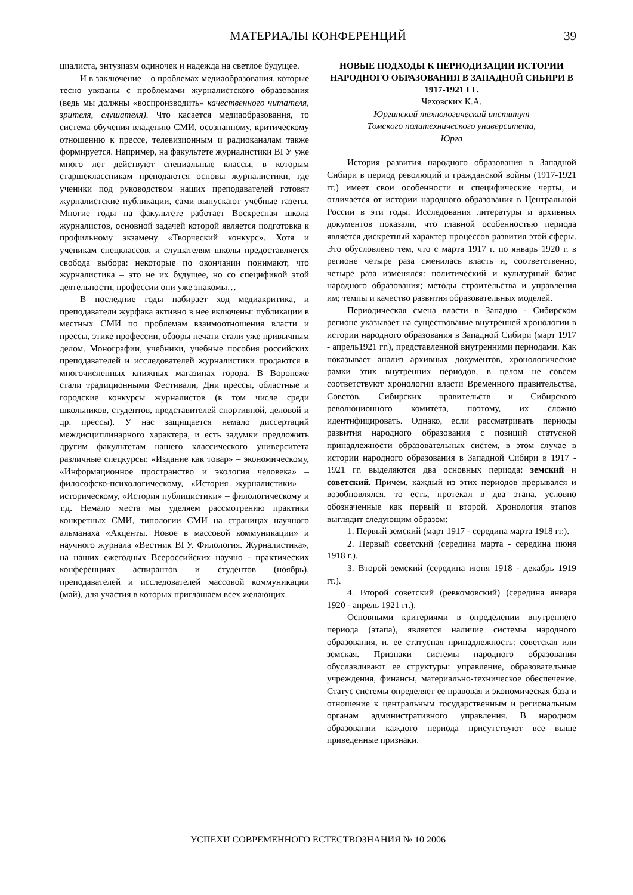МАТЕРИАЛЫ КОНФЕРЕНЦИЙ 39
циалиста, энтузиазм одиночек и надежда на светлое будущее.
И в заключение – о проблемах медиаобразования, которые тесно увязаны с проблемами журналистского образования (ведь мы должны «воспроизводить» качественного читателя, зрителя, слушателя). Что касается медиаобразования, то система обучения владению СМИ, осознанному, критическому отношению к прессе, телевизионным и радиоканалам также формируется. Например, на факультете журналистики ВГУ уже много лет действуют специальные классы, в которым старшеклассникам преподаются основы журналистики, где ученики под руководством наших преподавателей готовят журналистские публикации, сами выпускают учебные газеты. Многие годы на факультете работает Воскресная школа журналистов, основной задачей которой является подготовка к профильному экзамену «Творческий конкурс». Хотя и ученикам спецклассов, и слушателям школы предоставляется свобода выбора: некоторые по окончании понимают, что журналистика – это не их будущее, но со спецификой этой деятельности, профессии они уже знакомы…
В последние годы набирает ход медиакритика, и преподаватели журфака активно в нее включены: публикации в местных СМИ по проблемам взаимоотношения власти и прессы, этике профессии, обзоры печати стали уже привычным делом. Монографии, учебники, учебные пособия российских преподавателей и исследователей журналистики продаются в многочисленных книжных магазинах города. В Воронеже стали традиционными Фестивали, Дни прессы, областные и городские конкурсы журналистов (в том числе среди школьников, студентов, представителей спортивной, деловой и др. прессы). У нас защищается немало диссертаций междисциплинарного характера, и есть задумки предложить другим факультетам нашего классического университета различные спецкурсы: «Издание как товар» – экономическому, «Информационное пространство и экология человека» – философско-психологическому, «История журналистики» – историческому, «История публицистики» – филологическому и т.д. Немало места мы уделяем рассмотрению практики конкретных СМИ, типологии СМИ на страницах научного альманаха «Акценты. Новое в массовой коммуникации» и научного журнала «Вестник ВГУ. Филология. Журналистика», на наших ежегодных Всероссийских научно - практических конференциях аспирантов и студентов (ноябрь), преподавателей и исследователей массовой коммуникации (май), для участия в которых приглашаем всех желающих.
НОВЫЕ ПОДХОДЫ К ПЕРИОДИЗАЦИИ ИСТОРИИ НАРОДНОГО ОБРАЗОВАНИЯ В ЗАПАДНОЙ СИБИРИ В 1917-1921 ГГ.
Чеховских К.А.
Юргинский технологический институт
Томского политехнического университета,
Юрга
История развития народного образования в Западной Сибири в период революций и гражданской войны (1917-1921 гг.) имеет свои особенности и специфические черты, и отличается от истории народного образования в Центральной России в эти годы. Исследования литературы и архивных документов показали, что главной особенностью периода является дискретный характер процессов развития этой сферы. Это обусловлено тем, что с марта 1917 г. по январь 1920 г. в регионе четыре раза сменилась власть и, соответственно, четыре раза изменялся: политический и культурный базис народного образования; методы строительства и управления им; темпы и качество развития образовательных моделей.
Периодическая смена власти в Западно - Сибирском регионе указывает на существование внутренней хронологии в истории народного образования в Западной Сибири (март 1917 - апрель1921 гг.), представленной внутренними периодами. Как показывает анализ архивных документов, хронологические рамки этих внутренних периодов, в целом не совсем соответствуют хронологии власти Временного правительства, Советов, Сибирских правительств и Сибирского революционного комитета, поэтому, их сложно идентифицировать. Однако, если рассматривать периоды развития народного образования с позиций статусной принадлежности образовательных систем, в этом случае в истории народного образования в Западной Сибири в 1917 - 1921 гг. выделяются два основных периода: земский и советский. Причем, каждый из этих периодов прерывался и возобновлялся, то есть, протекал в два этапа, условно обозначенные как первый и второй. Хронология этапов выглядит следующим образом:
1. Первый земский (март 1917 - середина марта 1918 гг.).
2. Первый советский (середина марта - середина июня 1918 г.).
3. Второй земский (середина июня 1918 - декабрь 1919 гг.).
4. Второй советский (ревкомовский) (середина января 1920 - апрель 1921 гг.).
Основными критериями в определении внутреннего периода (этапа), является наличие системы народного образования, и, ее статусная принадлежность: советская или земская. Признаки системы народного образования обуславливают ее структуры: управление, образовательные учреждения, финансы, материально-техническое обеспечение. Статус системы определяет ее правовая и экономическая база и отношение к центральным государственным и региональным органам административного управления. В народном образовании каждого периода присутствуют все выше приведенные признаки.
УСПЕХИ СОВРЕМЕННОГО ЕСТЕСТВОЗНАНИЯ № 10 2006